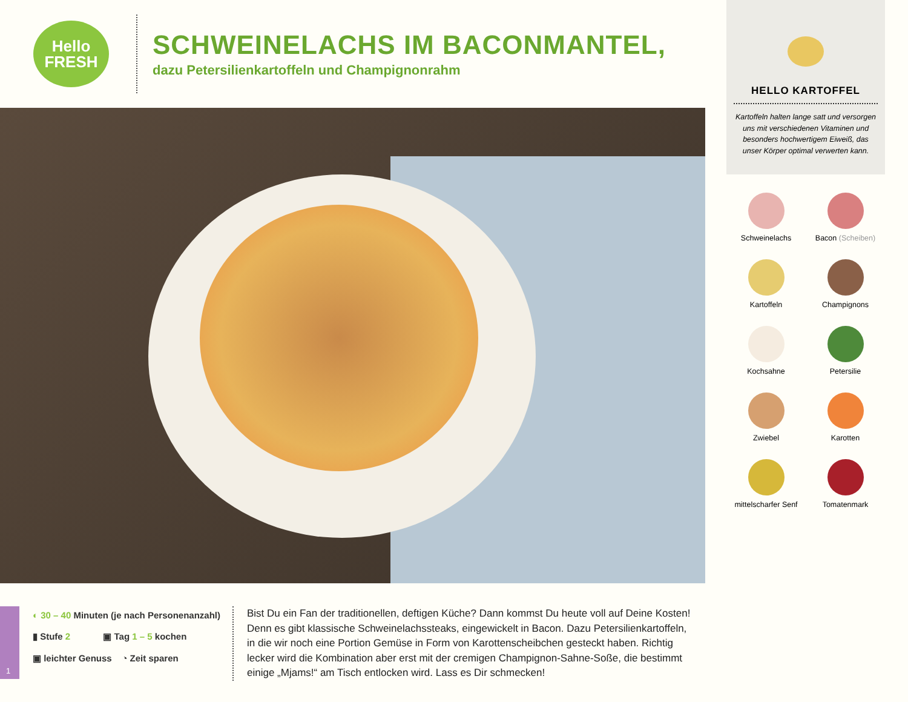Hello
FRESH
SCHWEINELACHS IM BACONMANTEL,
dazu Petersilienkartoffeln und Champignonrahm
1
◐ 30 – 40 Minuten (je nach Personenanzahl)
▮ Stufe 2 ▣ Tag 1 – 5 kochen
▣ leichter Genuss ◔ Zeit sparen
Bist Du ein Fan der traditionellen, deftigen Küche? Dann kommst Du heute voll auf Deine Kosten! Denn es gibt klassische Schweinelachssteaks, eingewickelt in Bacon. Dazu Petersilienkartoffeln, in die wir noch eine Portion Gemüse in Form von Karottenscheibchen gesteckt haben. Richtig lecker wird die Kombination aber erst mit der cremigen Champignon-Sahne-Soße, die bestimmt einige „Mjams!“ am Tisch entlocken wird. Lass es Dir schmecken!
HELLO KARTOFFEL
Kartoffeln halten lange satt und versorgen uns mit verschiedenen Vitaminen und besonders hochwertigem Eiweiß, das unser Körper optimal verwerten kann.
Schweinelachs
Bacon (Scheiben)
Kartoffeln
Champignons
Kochsahne
Petersilie
Zwiebel
Karotten
mittelscharfer Senf
Tomatenmark